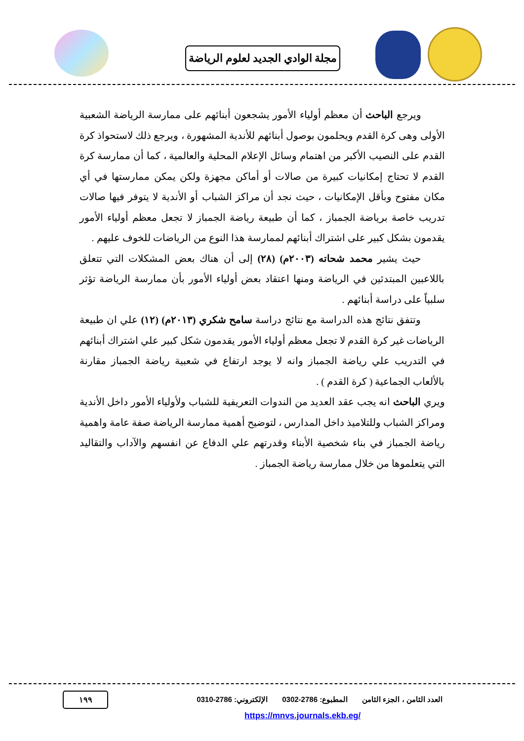مجلة الوادي الجديد لعلوم الرياضة
ويرجع الباحث أن معظم أولياء الأمور يشجعون أبنائهم على ممارسة الرياضة الشعبية الأولى وهى كرة القدم ويحلمون بوصول أبنائهم للأندية المشهورة ، ويرجع ذلك لاستحواذ كرة القدم على النصيب الأكبر من اهتمام وسائل الإعلام المحلية والعالمية ، كما أن ممارسة كرة القدم لا تحتاج إمكانيات كبيرة من صالات أو أماكن مجهزة ولكن يمكن ممارستها في أي مكان مفتوح وبأقل الإمكانيات ، حيث نجد أن مراكز الشباب أو الأندية لا يتوفر فيها صالات تدريب خاصة برياضة الجمباز ، كما أن طبيعة رياضة الجمباز لا تجعل معظم أولياء الأمور يقدمون بشكل كبير على اشتراك أبنائهم لممارسة هذا النوع من الرياضات للخوف عليهم .
حيث يشير محمد شحاته (٢٠٠٣م) (٢٨) إلى أن هناك بعض المشكلات التي تتعلق باللاعبين المبتدئين في الرياضة ومنها اعتقاد بعض أولياء الأمور بأن ممارسة الرياضة تؤثر سلبياً على دراسة أبنائهم .
وتتفق نتائج هذه الدراسة مع نتائج دراسة سامح شكري (٢٠١٣م) (١٢) علي ان طبيعة الرياضات غير كرة القدم لا تجعل معظم أولياء الأمور يقدمون شكل كبير علي اشتراك أبنائهم في التدريب علي رياضة الجمباز وانه لا يوجد ارتفاع في شعبية رياضة الجمباز مقارنة بالألعاب الجماعية ( كرة القدم ) .
ويري الباحث انه يجب عقد العديد من الندوات التعريفية للشباب ولأولياء الأمور داخل الأندية ومراكز الشباب وللتلاميذ داخل المدارس ، لتوضيح أهمية ممارسة الرياضة صفة عامة واهمية رياضة الجمباز في بناء شخصية الأبناء وقدرتهم علي الدفاع عن انفسهم والآداب والتقاليد التي يتعلموها من خلال ممارسة رياضة الجمباز .
العدد الثامن ، الجزء الثامن المطبوع: 2786-0302 الإلكتروني: 2786-0310
١٩٩
https://mnvs.journals.ekb.eg/